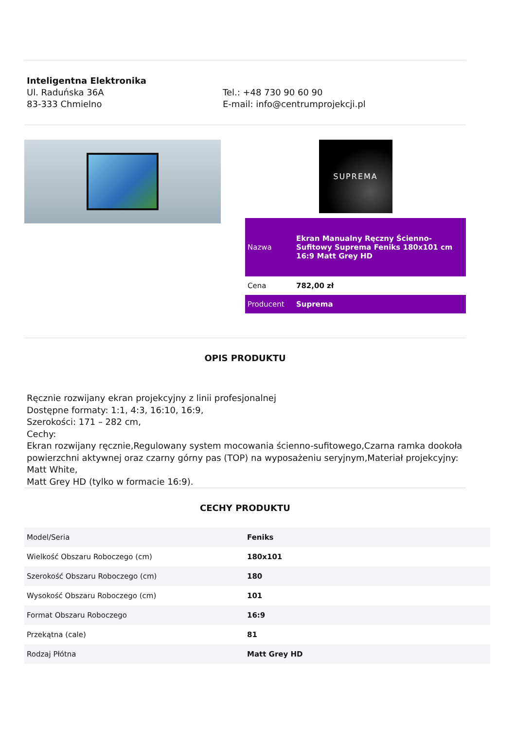Inteligentna Elektronika
Ul. Raduńska 36A
83-333 Chmielno
Tel.: +48 730 90 60 90
E-mail: info@centrumprojekcji.pl
SUPREMA
| Nazwa | Ekran Manualny Ręczny Ścienno-Sufitowy Suprema Feniks 180x101 cm 16:9 Matt Grey HD |
| Cena | 782,00 zł |
| Producent | Suprema |
OPIS PRODUKTU
Ręcznie rozwijany ekran projekcyjny z linii profesjonalnej
Dostępne formaty: 1:1, 4:3, 16:10, 16:9,
Szerokości: 171 – 282 cm,
Cechy:
Ekran rozwijany ręcznie,Regulowany system mocowania ścienno-sufitowego,Czarna ramka dookoła powierzchni aktywnej oraz czarny górny pas (TOP) na wyposażeniu seryjnym,Materiał projekcyjny: Matt White,
Matt Grey HD (tylko w formacie 16:9).
CECHY PRODUKTU
| Model/Seria | Feniks |
| Wielkość Obszaru Roboczego (cm) | 180x101 |
| Szerokość Obszaru Roboczego (cm) | 180 |
| Wysokość Obszaru Roboczego (cm) | 101 |
| Format Obszaru Roboczego | 16:9 |
| Przekątna (cale) | 81 |
| Rodzaj Płótna | Matt Grey HD |